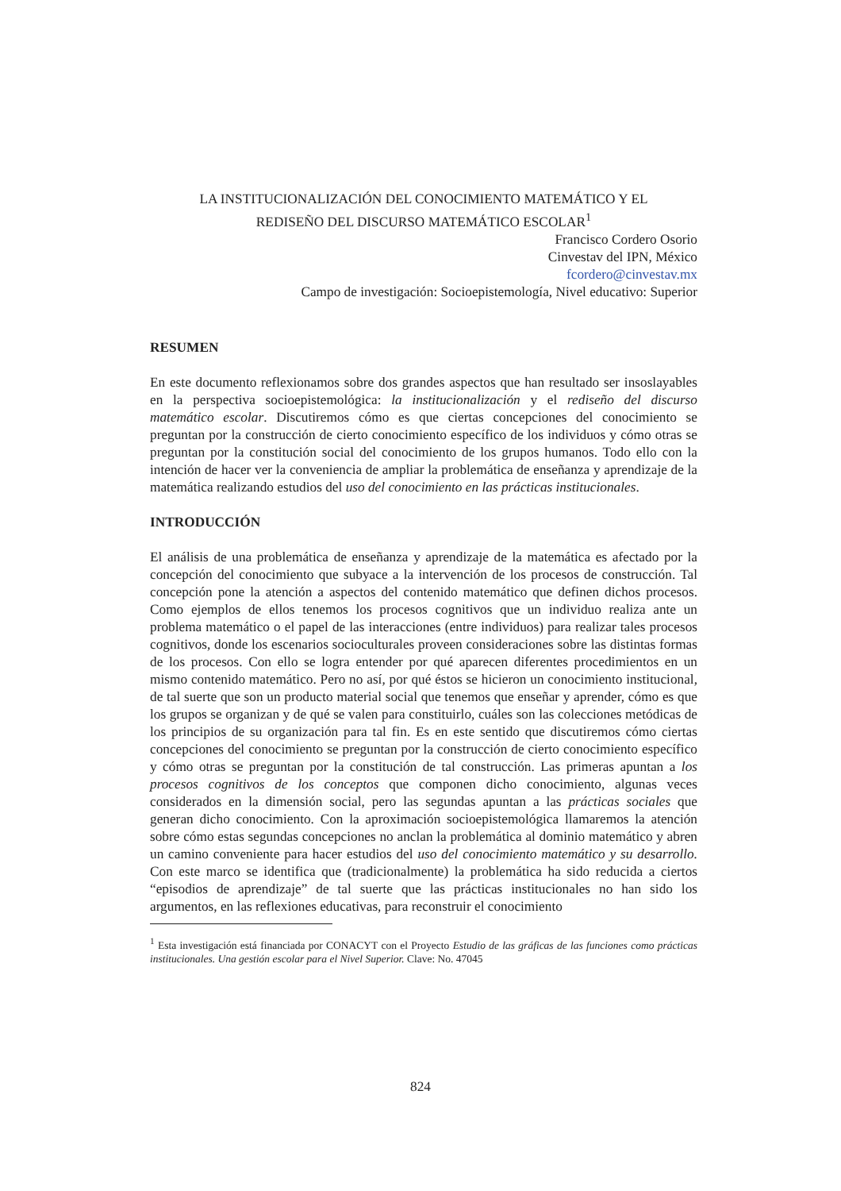LA INSTITUCIONALIZACIÓN DEL CONOCIMIENTO MATEMÁTICO Y EL
REDISEÑO DEL DISCURSO MATEMÁTICO ESCOLAR<sup>1</sup>
Francisco Cordero Osorio
Cinvestav del IPN, México
fcordero@cinvestav.mx
Campo de investigación: Socioepistemología, Nivel educativo: Superior
RESUMEN
En este documento reflexionamos sobre dos grandes aspectos que han resultado ser insoslayables en la perspectiva socioepistemológica: la institucionalización y el rediseño del discurso matemático escolar. Discutiremos cómo es que ciertas concepciones del conocimiento se preguntan por la construcción de cierto conocimiento específico de los individuos y cómo otras se preguntan por la constitución social del conocimiento de los grupos humanos. Todo ello con la intención de hacer ver la conveniencia de ampliar la problemática de enseñanza y aprendizaje de la matemática realizando estudios del uso del conocimiento en las prácticas institucionales.
INTRODUCCIÓN
El análisis de una problemática de enseñanza y aprendizaje de la matemática es afectado por la concepción del conocimiento que subyace a la intervención de los procesos de construcción. Tal concepción pone la atención a aspectos del contenido matemático que definen dichos procesos. Como ejemplos de ellos tenemos los procesos cognitivos que un individuo realiza ante un problema matemático o el papel de las interacciones (entre individuos) para realizar tales procesos cognitivos, donde los escenarios socioculturales proveen consideraciones sobre las distintas formas de los procesos. Con ello se logra entender por qué aparecen diferentes procedimientos en un mismo contenido matemático. Pero no así, por qué éstos se hicieron un conocimiento institucional, de tal suerte que son un producto material social que tenemos que enseñar y aprender, cómo es que los grupos se organizan y de qué se valen para constituirlo, cuáles son las colecciones metódicas de los principios de su organización para tal fin. Es en este sentido que discutiremos cómo ciertas concepciones del conocimiento se preguntan por la construcción de cierto conocimiento específico y cómo otras se preguntan por la constitución de tal construcción. Las primeras apuntan a los procesos cognitivos de los conceptos que componen dicho conocimiento, algunas veces considerados en la dimensión social, pero las segundas apuntan a las prácticas sociales que generan dicho conocimiento. Con la aproximación socioepistemológica llamaremos la atención sobre cómo estas segundas concepciones no anclan la problemática al dominio matemático y abren un camino conveniente para hacer estudios del uso del conocimiento matemático y su desarrollo. Con este marco se identifica que (tradicionalmente) la problemática ha sido reducida a ciertos “episodios de aprendizaje” de tal suerte que las prácticas institucionales no han sido los argumentos, en las reflexiones educativas, para reconstruir el conocimiento
<sup>1</sup> Esta investigación está financiada por CONACYT con el Proyecto Estudio de las gráficas de las funciones como prácticas institucionales. Una gestión escolar para el Nivel Superior. Clave: No. 47045
824